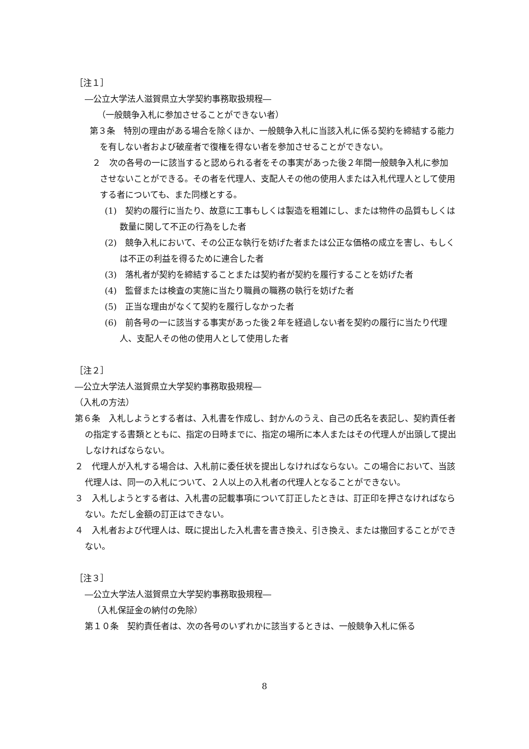［注１］
―公立大学法人滋賀県立大学契約事務取扱規程―
（一般競争入札に参加させることができない者）
第３条　特別の理由がある場合を除くほか、一般競争入札に当該入札に係る契約を締結する能力を有しない者および破産者で復権を得ない者を参加させることができない。
２　次の各号の一に該当すると認められる者をその事実があった後２年間一般競争入札に参加させないことができる。その者を代理人、支配人その他の使用人または入札代理人として使用する者についても、また同様とする。
(1)　契約の履行に当たり、故意に工事もしくは製造を粗雑にし、または物件の品質もしくは数量に関して不正の行為をした者
(2)　競争入札において、その公正な執行を妨げた者または公正な価格の成立を害し、もしくは不正の利益を得るために連合した者
(3)　落札者が契約を締結することまたは契約者が契約を履行することを妨げた者
(4)　監督または検査の実施に当たり職員の職務の執行を妨げた者
(5)　正当な理由がなくて契約を履行しなかった者
(6)　前各号の一に該当する事実があった後２年を経過しない者を契約の履行に当たり代理人、支配人その他の使用人として使用した者
［注２］
―公立大学法人滋賀県立大学契約事務取扱規程―
（入札の方法）
第６条　入札しようとする者は、入札書を作成し、封かんのうえ、自己の氏名を表記し、契約責任者の指定する書類とともに、指定の日時までに、指定の場所に本人またはその代理人が出頭して提出しなければならない。
２　代理人が入札する場合は、入札前に委任状を提出しなければならない。この場合において、当該代理人は、同一の入札について、２人以上の入札者の代理人となることができない。
３　入札しようとする者は、入札書の記載事項について訂正したときは、訂正印を押さなければならない。ただし金額の訂正はできない。
４　入札者および代理人は、既に提出した入札書を書き換え、引き換え、または撤回することができない。
［注３］
―公立大学法人滋賀県立大学契約事務取扱規程―
（入札保証金の納付の免除）
第１０条　契約責任者は、次の各号のいずれかに該当するときは、一般競争入札に係る
8